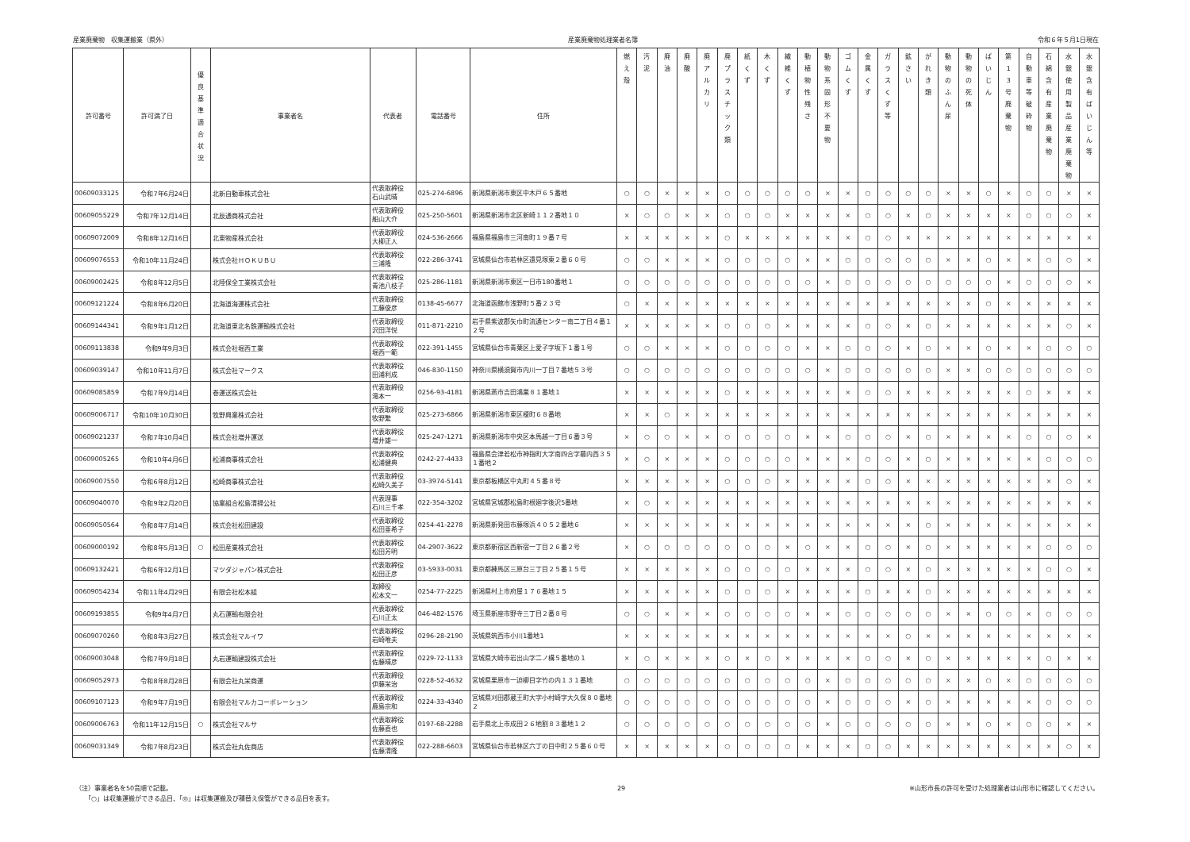産業廃棄物　収集運搬業（県外） 産業廃棄物処理業者名簿 令和６年５月1日現在
| 許可番号 | 許可満了日 | 優 良 基 準 適 合 状 況 | 事業者名 | 代表者 | 電話番号 | 住所 | 燃 え 殻 | 汚 泥 | 廃 油 | 廃 酸 | 廃 ア ル カ リ | 廃 プ ラ ス チ ッ ク 類 | 紙 く ず | 木 く ず | 繊 維 く ず | 動 植 物 性 残 さ | 動 物 系 固 形 不 要 物 | ゴ ム く ず | 金 属 く ず | ガ ラ ス く ず 等 | 鉱 さ い | が れ き 類 | 動 物 の ふ ん 尿 | 動 物 の 死 体 | ば い じ ん | 第 1 3 号 廃 棄 物 | 自 動 車 等 破 砕 物 | 石 綿 含 有 産 業 廃 棄 物 | 水 銀 使 用 製 品 産 業 廃 棄 物 | 水 銀 含 有 ば い じ ん 等 |
| --- | --- | --- | --- | --- | --- | --- | --- | --- | --- | --- | --- | --- | --- | --- | --- | --- | --- | --- | --- | --- | --- | --- | --- | --- | --- | --- | --- | --- | --- | --- |
| 00609033125 | 令和7年6月24日 | | 北新自動車株式会社 | 代表取締役 石山武晴 | 025-274-6896 | 新潟県新潟市東区中木戸６５番地 | ○ | ○ | × | × | × | ○ | ○ | ○ | ○ | ○ | × | × | ○ | ○ | ○ | ○ | × | × | ○ | × | ○ | ○ | × | × |
| 00609055229 | 令和7年12月14日 | | 北辰通商株式会社 | 代表取締役 船山大介 | 025-250-5601 | 新潟県新潟市北区新崎１１２番地１０ | × | ○ | ○ | × | × | ○ | ○ | ○ | × | × | × | × | ○ | ○ | × | ○ | × | × | × | × | ○ | ○ | ○ | × |
| 00609072009 | 令和8年12月16日 | | 北東物産株式会社 | 代表取締役 大柳正人 | 024-536-2666 | 福島県福島市三河南町１９番７号 | × | × | × | × | × | ○ | × | × | × | × | × | × | ○ | ○ | × | × | × | × | × | × | × | × | × | × |
| 00609076553 | 令和10年11月24日 | | 株式会社ＨＯＫＵＢＵ | 代表取締役 三浦隆 | 022-286-3741 | 宮城県仙台市若林区遠見塚東２番６０号 | ○ | ○ | × | × | × | ○ | ○ | ○ | ○ | × | × | ○ | ○ | ○ | ○ | ○ | × | × | ○ | × | × | ○ | ○ | × |
| 00609002425 | 令和8年12月5日 | | 北陸保全工業株式会社 | 代表取締役 青池八枝子 | 025-286-1181 | 新潟県新潟市東区一日市180番地１ | ○ | ○ | ○ | ○ | ○ | ○ | ○ | ○ | ○ | ○ | × | ○ | ○ | ○ | ○ | ○ | ○ | ○ | ○ | × | ○ | ○ | ○ | × |
| 00609121224 | 令和8年6月20日 | | 北海道海運株式会社 | 代表取締役 工藤俊彦 | 0138-45-6677 | 北海道函館市浅野町５番２３号 | ○ | × | × | × | × | × | × | × | × | × | × | × | × | × | × | × | × | × | ○ | × | × | × | × | × |
| 00609144341 | 令和9年1月12日 | | 北海道東北名鉄運輸株式会社 | 代表取締役 沢田洋悦 | 011-871-2210 | 岩手県紫波郡矢巾町流通センター南二丁目４番１２号 | × | × | × | × | × | ○ | ○ | ○ | × | × | × | × | ○ | ○ | × | ○ | × | × | × | × | × | × | ○ | × |
| 00609113838 | 令和9年9月3日 | | 株式会社堀西工業 | 代表取締役 堀西一範 | 022-391-1455 | 宮城県仙台市青葉区上愛子字坂下１番１号 | ○ | ○ | × | × | × | ○ | ○ | ○ | ○ | × | × | ○ | ○ | ○ | × | ○ | × | × | ○ | × | × | ○ | ○ | ○ |
| 00609039147 | 令和10年11月7日 | | 株式会社マークス | 代表取締役 田浦利成 | 046-830-1150 | 神奈川県横須賀市内川一丁目７番地５３号 | ○ | ○ | ○ | ○ | ○ | ○ | ○ | ○ | ○ | ○ | × | ○ | ○ | ○ | ○ | ○ | × | × | ○ | ○ | ○ | ○ | ○ | ○ |
| 00609085859 | 令和7年9月14日 | | 巻運送株式会社 | 代表取締役 滝本一 | 0256-93-4181 | 新潟県燕市吉田鴻巣８１番地１ | × | × | × | × | × | ○ | × | × | × | × | × | × | ○ | ○ | × | × | × | × | × | × | ○ | × | × | × |
| 00609006717 | 令和10年10月30日 | | 牧野興業株式会社 | 代表取締役 牧野繁 | 025-273-6866 | 新潟県新潟市東区榎町６８番地 | × | × | ○ | × | × | × | × | × | × | × | × | × | × | × | × | × | × | × | × | × | × | × | × | × |
| 00609021237 | 令和7年10月4日 | | 株式会社増井運送 | 代表取締役 増井雄一 | 025-247-1271 | 新潟県新潟市中央区本馬越一丁目６番３号 | × | ○ | ○ | × | × | ○ | ○ | ○ | ○ | × | × | ○ | ○ | ○ | × | ○ | × | × | × | × | ○ | ○ | ○ | × |
| 00609005265 | 令和10年4月6日 | | 松浦商事株式会社 | 代表取締役 松浦健典 | 0242-27-4433 | 福島県会津若松市神指町大字南四合字幕内西３５１番地２ | × | ○ | × | × | × | ○ | ○ | ○ | ○ | × | × | × | ○ | ○ | × | ○ | × | × | × | × | × | ○ | ○ | ○ |
| 00609007550 | 令和6年8月12日 | | 松崎商事株式会社 | 代表取締役 松崎久美子 | 03-3974-5141 | 東京都板橋区中丸町４５番８号 | × | × | × | × | × | ○ | ○ | ○ | × | × | × | × | ○ | ○ | × | × | × | × | × | × | × | × | ○ | × |
| 00609040070 | 令和9年2月20日 | | 協業組合松島清掃公社 | 代表理事 石川三千孝 | 022-354-3202 | 宮城県宮城郡松島町根廻字後沢5番地 | × | ○ | × | × | × | × | × | × | × | × | × | × | × | × | × | × | × | × | × | × | × | × | × | × |
| 00609050564 | 令和8年7月14日 | | 株式会社松田建設 | 代表取締役 松田亜希子 | 0254-41-2278 | 新潟県新発田市藤塚浜４０５２番地６ | × | × | × | × | × | × | × | × | × | × | × | × | × | × | × | ○ | × | × | × | × | × | × | × | × |
| 00609000192 | 令和8年5月13日 | ○ | 松田産業株式会社 | 代表取締役 松田芳明 | 04-2907-3622 | 東京都新宿区西新宿一丁目２６番２号 | × | ○ | ○ | ○ | ○ | ○ | ○ | ○ | × | ○ | × | × | ○ | ○ | × | ○ | × | × | × | × | × | ○ | ○ | ○ |
| 00609132421 | 令和6年12月1日 | | マツダジャパン株式会社 | 代表取締役 松田正彦 | 03-5933-0031 | 東京都練馬区三原台三丁目２５番１５号 | × | × | × | × | × | ○ | ○ | ○ | ○ | × | × | × | ○ | ○ | × | ○ | × | × | × | × | × | ○ | ○ | × |
| 00609054234 | 令和11年4月29日 | | 有限会社松本組 | 取締役 松本文一 | 0254-77-2225 | 新潟県村上市府屋１７６番地１５ | × | × | × | × | × | ○ | ○ | ○ | × | × | × | × | ○ | × | × | ○ | × | × | × | × | × | × | × | × |
| 00609193855 | 令和9年4月7日 | | 丸石運輸有限会社 | 代表取締役 石川正太 | 046-482-1576 | 埼玉県新座市野寺三丁目２番８号 | ○ | ○ | × | × | × | ○ | ○ | ○ | ○ | × | × | ○ | ○ | ○ | ○ | ○ | × | × | ○ | ○ | × | ○ | ○ | ○ |
| 00609070260 | 令和8年3月27日 | | 株式会社マルイワ | 代表取締役 岩崎唯夫 | 0296-28-2190 | 茨城県筑西市小川1番地1 | × | × | × | × | × | × | × | × | × | × | × | × | × | × | ○ | × | × | × | × | × | × | × | × | × |
| 00609003048 | 令和7年9月18日 | | 丸岩運輸建設株式会社 | 代表取締役 佐藤晴彦 | 0229-72-1133 | 宮城県大崎市岩出山字二ノ構５番地の１ | × | ○ | × | × | × | ○ | × | ○ | × | × | × | × | ○ | ○ | × | ○ | × | × | × | × | × | ○ | × | × |
| 00609052973 | 令和8年8月28日 | | 有限会社丸栄商運 | 代表取締役 伊藤栄治 | 0228-52-4632 | 宮城県栗原市一迫柳目字竹の内１３１番地 | ○ | ○ | ○ | ○ | ○ | ○ | ○ | ○ | ○ | ○ | × | ○ | ○ | ○ | ○ | ○ | × | × | ○ | × | ○ | ○ | ○ | ○ |
| 00609107123 | 令和9年7月19日 | | 有限会社マルカコーポレーション | 代表取締役 鹿島宗和 | 0224-33-4340 | 宮城県刈田郡蔵王町大字小村崎字大久保８０番地２ | ○ | ○ | ○ | ○ | ○ | ○ | ○ | ○ | ○ | ○ | × | ○ | ○ | ○ | × | ○ | × | × | × | × | × | ○ | ○ | ○ |
| 00609006763 | 令和11年12月15日 | ○ | 株式会社マルサ | 代表取締役 佐藤直也 | 0197-68-2288 | 岩手県北上市成田２６地割８３番地１２ | ○ | ○ | ○ | ○ | ○ | ○ | ○ | ○ | ○ | ○ | × | ○ | ○ | ○ | ○ | ○ | × | × | ○ | × | ○ | ○ | × | × |
| 00609031349 | 令和7年8月23日 | | 株式会社丸佐商店 | 代表取締役 佐藤清隆 | 022-288-6603 | 宮城県仙台市若林区六丁の目中町２５番６０号 | × | × | × | × | × | ○ | ○ | ○ | ○ | × | × | × | ○ | ○ | × | × | × | × | × | × | × | × | ○ | × |
（注）事業者名を50音順で記載。
　　「○」は収集運搬ができる品目、「◎」は収集運搬及び積替え保管ができる品目を表す。
29 ※山形市長の許可を受けた処理業者は山形市に確認してください。